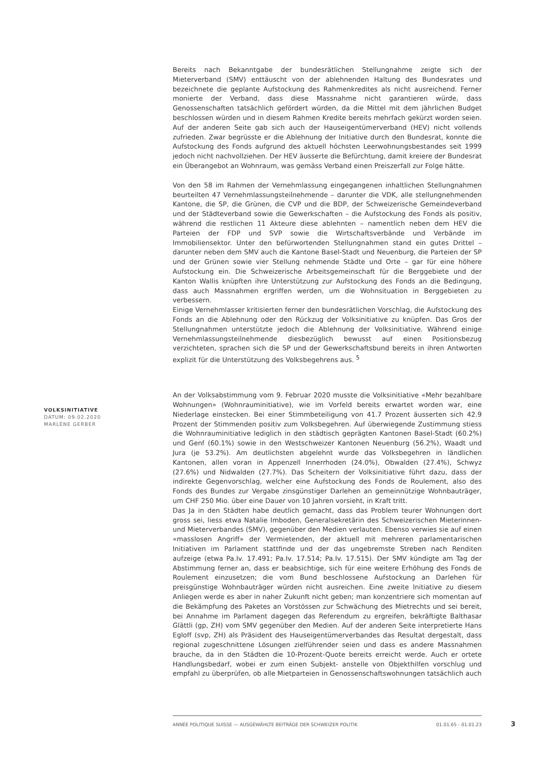Bereits nach Bekanntgabe der bundesrätlichen Stellungnahme zeigte sich der Mieterverband (SMV) enttäuscht von der ablehnenden Haltung des Bundesrates und bezeichnete die geplante Aufstockung des Rahmenkredites als nicht ausreichend. Ferner monierte der Verband, dass diese Massnahme nicht garantieren würde, dass Genossenschaften tatsächlich gefördert würden, da die Mittel mit dem jährlichen Budget beschlossen würden und in diesem Rahmen Kredite bereits mehrfach gekürzt worden seien. Auf der anderen Seite gab sich auch der Hauseigentümerverband (HEV) nicht vollends zufrieden. Zwar begrüsste er die Ablehnung der Initiative durch den Bundesrat, konnte die Aufstockung des Fonds aufgrund des aktuell höchsten Leerwohnungsbestandes seit 1999 jedoch nicht nachvollziehen. Der HEV äusserte die Befürchtung, damit kreiere der Bundesrat ein Überangebot an Wohnraum, was gemäss Verband einen Preiszerfall zur Folge hätte.
Von den 58 im Rahmen der Vernehmlassung eingegangenen inhaltlichen Stellungnahmen beurteilten 47 Vernehmlassungsteilnehmende – darunter die VDK, alle stellungnehmenden Kantone, die SP, die Grünen, die CVP und die BDP, der Schweizerische Gemeindeverband und der Städteverband sowie die Gewerkschaften – die Aufstockung des Fonds als positiv, während die restlichen 11 Akteure diese ablehnten – namentlich neben dem HEV die Parteien der FDP und SVP sowie die Wirtschaftsverbände und Verbände im Immobiliensektor. Unter den befürwortenden Stellungnahmen stand ein gutes Drittel – darunter neben dem SMV auch die Kantone Basel-Stadt und Neuenburg, die Parteien der SP und der Grünen sowie vier Stellung nehmende Städte und Orte – gar für eine höhere Aufstockung ein. Die Schweizerische Arbeitsgemeinschaft für die Berggebiete und der Kanton Wallis knüpften ihre Unterstützung zur Aufstockung des Fonds an die Bedingung, dass auch Massnahmen ergriffen werden, um die Wohnsituation in Berggebieten zu verbessern.
Einige Vernehmlasser kritisierten ferner den bundesrätlichen Vorschlag, die Aufstockung des Fonds an die Ablehnung oder den Rückzug der Volksinitiative zu knüpfen. Das Gros der Stellungnahmen unterstützte jedoch die Ablehnung der Volksinitiative. Während einige Vernehmlassungsteilnehmende diesbezüglich bewusst auf einen Positionsbezug verzichteten, sprachen sich die SP und der Gewerkschaftsbund bereits in ihren Antworten explizit für die Unterstützung des Volksbegehrens aus. <sup>5</sup>
An der Volksabstimmung vom 9. Februar 2020 musste die Volksinitiative «Mehr bezahlbare Wohnungen» (Wohnrauminitiative), wie im Vorfeld bereits erwartet worden war, eine Niederlage einstecken. Bei einer Stimmbeteiligung von 41.7 Prozent äusserten sich 42.9 Prozent der Stimmenden positiv zum Volksbegehren. Auf überwiegende Zustimmung stiess die Wohnrauminitiative lediglich in den städtisch geprägten Kantonen Basel-Stadt (60.2%) und Genf (60.1%) sowie in den Westschweizer Kantonen Neuenburg (56.2%), Waadt und Jura (je 53.2%). Am deutlichsten abgelehnt wurde das Volksbegehren in ländlichen Kantonen, allen voran in Appenzell Innerrhoden (24.0%), Obwalden (27.4%), Schwyz (27.6%) und Nidwalden (27.7%). Das Scheitern der Volksinitiative führt dazu, dass der indirekte Gegenvorschlag, welcher eine Aufstockung des Fonds de Roulement, also des Fonds des Bundes zur Vergabe zinsgünstiger Darlehen an gemeinnützige Wohnbauträger, um CHF 250 Mio. über eine Dauer von 10 Jahren vorsieht, in Kraft tritt.
Das Ja in den Städten habe deutlich gemacht, dass das Problem teurer Wohnungen dort gross sei, liess etwa Natalie Imboden, Generalsekretärin des Schweizerischen Mieterinnen- und Mieterverbandes (SMV), gegenüber den Medien verlauten. Ebenso verwies sie auf einen «masslosen Angriff» der Vermietenden, der aktuell mit mehreren parlamentarischen Initiativen im Parlament stattfinde und der das ungebremste Streben nach Renditen aufzeige (etwa Pa.Iv. 17.491; Pa.Iv. 17.514; Pa.Iv. 17.515). Der SMV kündigte am Tag der Abstimmung ferner an, dass er beabsichtige, sich für eine weitere Erhöhung des Fonds de Roulement einzusetzen; die vom Bund beschlossene Aufstockung an Darlehen für preisgünstige Wohnbauträger würden nicht ausreichen. Eine zweite Initiative zu diesem Anliegen werde es aber in naher Zukunft nicht geben; man konzentriere sich momentan auf die Bekämpfung des Paketes an Vorstössen zur Schwächung des Mietrechts und sei bereit, bei Annahme im Parlament dagegen das Referendum zu ergreifen, bekräftigte Balthasar Glättli (gp, ZH) vom SMV gegenüber den Medien. Auf der anderen Seite interpretierte Hans Egloff (svp, ZH) als Präsident des Hauseigentümerverbandes das Resultat dergestalt, dass regional zugeschnittene Lösungen zielführender seien und dass es andere Massnahmen brauche, da in den Städten die 10-Prozent-Quote bereits erreicht werde. Auch er ortete Handlungsbedarf, wobei er zum einen Subjekt- anstelle von Objekthilfen vorschlug und empfahl zu überprüfen, ob alle Mietparteien in Genossenschaftswohnungen tatsächlich auch
VOLKSINITIATIVE
DATUM: 09.02.2020
MARLÈNE GERBER
ANNÉE POLITIQUE SUISSE — AUSGEWÄHLTE BEITRÄGE DER SCHWEIZER POLITIK 01.01.65 - 01.01.23
3